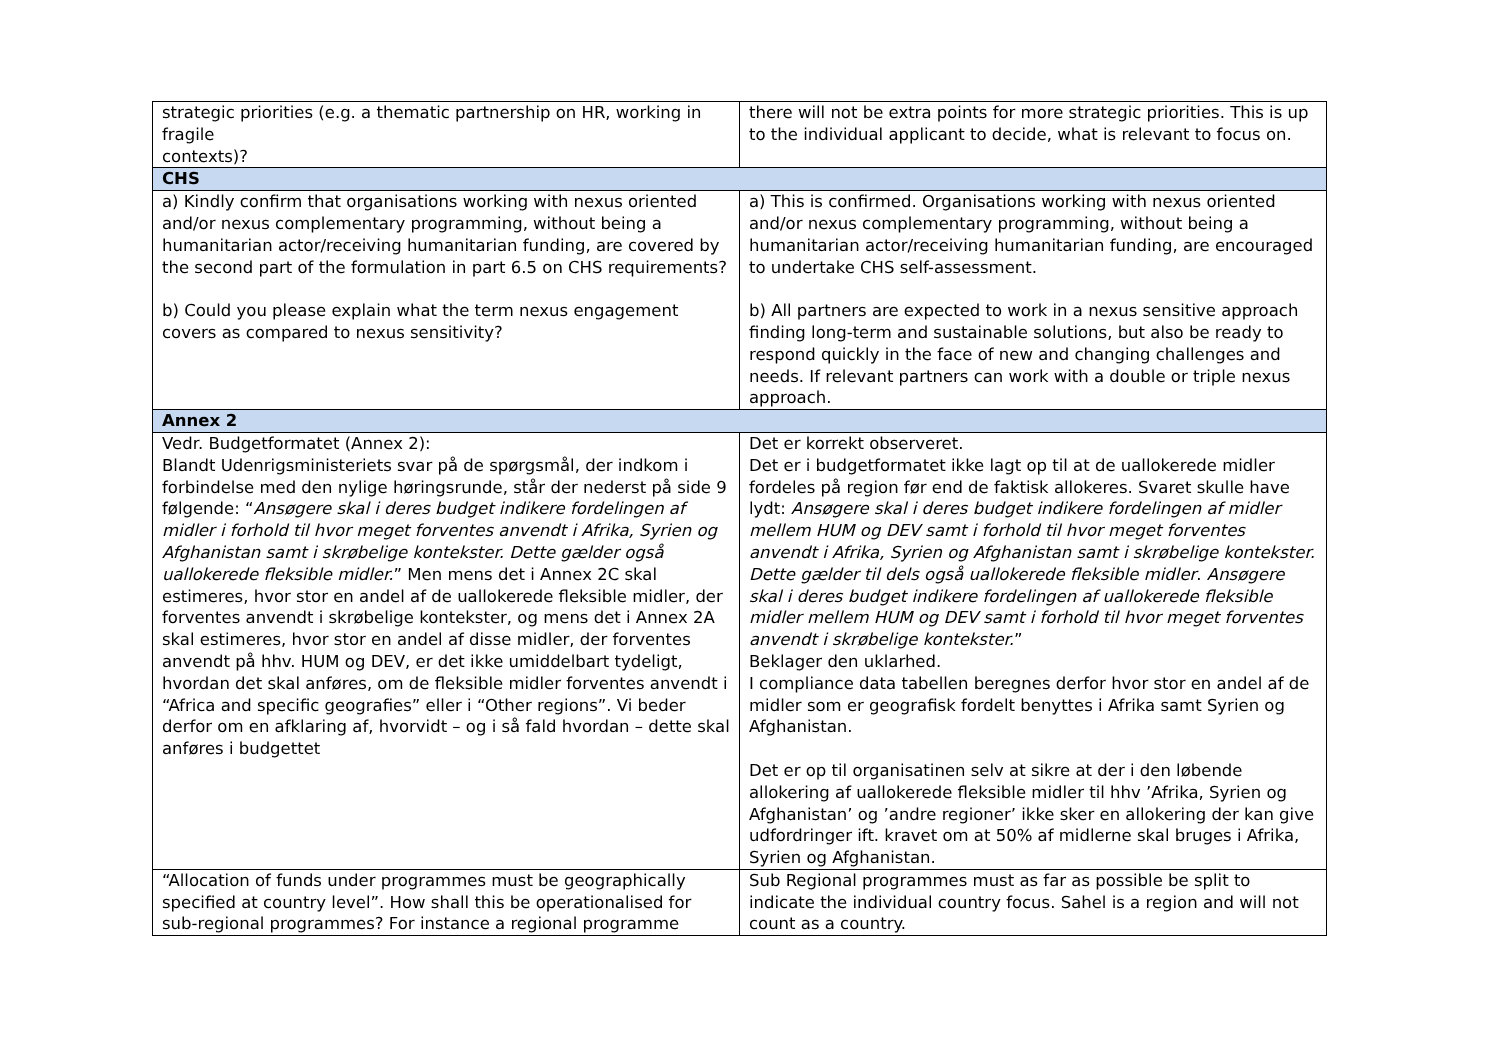| strategic priorities (e.g. a thematic partnership on HR, working in fragile contexts)? | there will not be extra points for more strategic priorities. This is up to the individual applicant to decide, what is relevant to focus on. |
| CHS | |
| a) Kindly confirm that organisations working with nexus oriented and/or nexus complementary programming, without being a humanitarian actor/receiving humanitarian funding, are covered by the second part of the formulation in part 6.5 on CHS requirements? b) Could you please explain what the term nexus engagement covers as compared to nexus sensitivity? | a) This is confirmed. Organisations working with nexus oriented and/or nexus complementary programming, without being a humanitarian actor/receiving humanitarian funding, are encouraged to undertake CHS self-assessment. b) All partners are expected to work in a nexus sensitive approach finding long-term and sustainable solutions, but also be ready to respond quickly in the face of new and changing challenges and needs. If relevant partners can work with a double or triple nexus approach. |
| Annex 2 | |
| Vedr. Budgetformatet (Annex 2): Blandt Udenrigsministeriets svar på de spørgsmål, der indkom i forbindelse med den nylige høringsrunde, står der nederst på side 9 følgende: “ Ansøgere skal i deres budget indikere fordelingen af midler i forhold til hvor meget forventes anvendt i Afrika, Syrien og Afghanistan samt i skrøbelige kontekster. Dette gælder også uallokerede fleksible midler. ” Men mens det i Annex 2C skal estimeres, hvor stor en andel af de uallokerede fleksible midler, der forventes anvendt i skrøbelige kontekster, og mens det i Annex 2A skal estimeres, hvor stor en andel af disse midler, der forventes anvendt på hhv. HUM og DEV, er det ikke umiddelbart tydeligt, hvordan det skal anføres, om de fleksible midler forventes anvendt i “Africa and specific geografies” eller i “Other regions”. Vi beder derfor om en afklaring af, hvorvidt – og i så fald hvordan – dette skal anføres i budgettet | Det er korrekt observeret. Det er i budgetformatet ikke lagt op til at de uallokerede midler fordeles på region før end de faktisk allokeres. Svaret skulle have lydt: Ansøgere skal i deres budget indikere fordelingen af midler mellem HUM og DEV samt i forhold til hvor meget forventes anvendt i Afrika, Syrien og Afghanistan samt i skrøbelige kontekster. Dette gælder til dels også uallokerede fleksible midler . Ansøgere skal i deres budget indikere fordelingen af uallokerede fleksible midler mellem HUM og DEV samt i forhold til hvor meget forventes anvendt i skrøbelige kontekster. ” Beklager den uklarhed. I compliance data tabellen beregnes derfor hvor stor en andel af de midler som er geografisk fordelt benyttes i Afrika samt Syrien og Afghanistan. Det er op til organisatinen selv at sikre at der i den løbende allokering af uallokerede fleksible midler til hhv ’Afrika, Syrien og Afghanistan’ og ’andre regioner’ ikke sker en allokering der kan give udfordringer ift. kravet om at 50% af midlerne skal bruges i Afrika, Syrien og Afghanistan. |
| “Allocation of funds under programmes must be geographically specified at country level”. How shall this be operationalised for sub-regional programmes? For instance a regional programme | Sub Regional programmes must as far as possible be split to indicate the individual country focus. Sahel is a region and will not count as a country. |